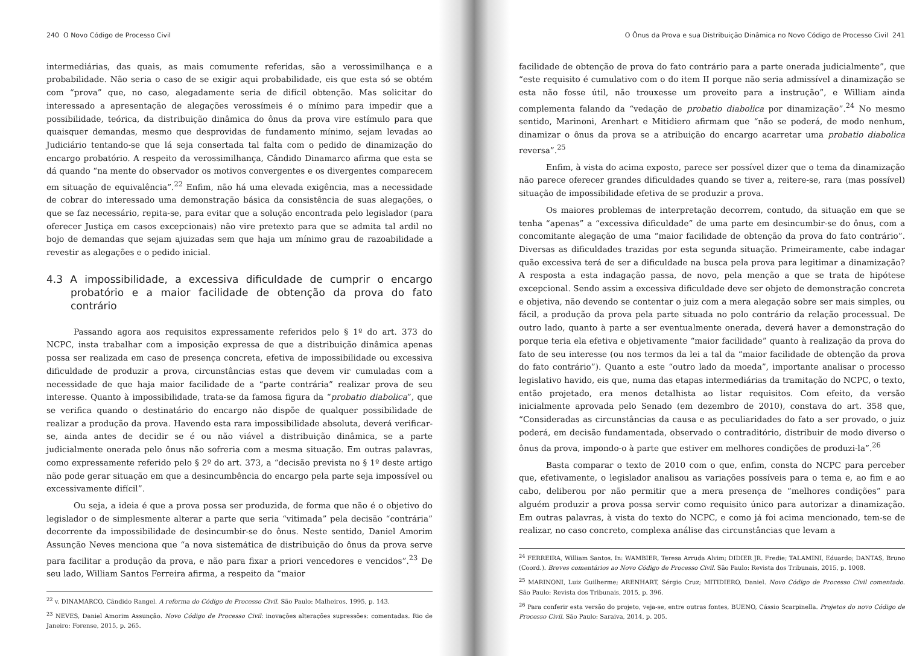240 O Novo Código de Processo Civil
intermediárias, das quais, as mais comumente referidas, são a verossimilhança e a probabilidade. Não seria o caso de se exigir aqui probabilidade, eis que esta só se obtém com “prova” que, no caso, alegadamente seria de difícil obtenção. Mas solicitar do interessado a apresentação de alegações verossímeis é o mínimo para impedir que a possibilidade, teórica, da distribuição dinâmica do ônus da prova vire estímulo para que quaisquer demandas, mesmo que desprovidas de fundamento mínimo, sejam levadas ao Judiciário tentando-se que lá seja consertada tal falta com o pedido de dinamização do encargo probatório. A respeito da verossimilhança, Cândido Dinamarco afirma que esta se dá quando “na mente do observador os motivos convergentes e os divergentes comparecem em situação de equivalência”.<sup>22</sup> Enfim, não há uma elevada exigência, mas a necessidade de cobrar do interessado uma demonstração básica da consistência de suas alegações, o que se faz necessário, repita-se, para evitar que a solução encontrada pelo legislador (para oferecer Justiça em casos excepcionais) não vire pretexto para que se admita tal ardil no bojo de demandas que sejam ajuizadas sem que haja um mínimo grau de razoabilidade a revestir as alegações e o pedido inicial.
4.3 A impossibilidade, a excessiva dificuldade de cumprir o encargo probatório e a maior facilidade de obtenção da prova do fato contrário
Passando agora aos requisitos expressamente referidos pelo § 1º do art. 373 do NCPC, insta trabalhar com a imposição expressa de que a distribuição dinâmica apenas possa ser realizada em caso de presença concreta, efetiva de impossibilidade ou excessiva dificuldade de produzir a prova, circunstâncias estas que devem vir cumuladas com a necessidade de que haja maior facilidade de a “parte contrária” realizar prova de seu interesse. Quanto à impossibilidade, trata-se da famosa figura da “probatio diabolica”, que se verifica quando o destinatário do encargo não dispõe de qualquer possibilidade de realizar a produção da prova. Havendo esta rara impossibilidade absoluta, deverá verificar-se, ainda antes de decidir se é ou não viável a distribuição dinâmica, se a parte judicialmente onerada pelo ônus não sofreria com a mesma situação. Em outras palavras, como expressamente referido pelo § 2º do art. 373, a “decisão prevista no § 1º deste artigo não pode gerar situação em que a desincumbência do encargo pela parte seja impossível ou excessivamente difícil”.
Ou seja, a ideia é que a prova possa ser produzida, de forma que não é o objetivo do legislador o de simplesmente alterar a parte que seria “vitimada” pela decisão “contrária” decorrente da impossibilidade de desincumbir-se do ônus. Neste sentido, Daniel Amorim Assunção Neves menciona que “a nova sistemática de distribuição do ônus da prova serve para facilitar a produção da prova, e não para fixar a priori vencedores e vencidos”.<sup>23</sup> De seu lado, William Santos Ferreira afirma, a respeito da “maior
<sup>22</sup> v. DINAMARCO, Cândido Rangel. A reforma do Código de Processo Civil. São Paulo: Malheiros, 1995, p. 143.
<sup>23</sup> NEVES, Daniel Amorim Assunção. Novo Código de Processo Civil: inovações alterações supressões: comentadas. Rio de Janeiro: Forense, 2015, p. 265.
O Ônus da Prova e sua Distribuição Dinâmica no Novo Código de Processo Civil 241
facilidade de obtenção de prova do fato contrário para a parte onerada judicialmente”, que “este requisito é cumulativo com o do item II porque não seria admissível a dinamização se esta não fosse útil, não trouxesse um proveito para a instrução”, e William ainda complementa falando da “vedação de probatio diabolica por dinamização”.<sup>24</sup> No mesmo sentido, Marinoni, Arenhart e Mitidiero afirmam que “não se poderá, de modo nenhum, dinamizar o ônus da prova se a atribuição do encargo acarretar uma probatio diabolica reversa”.<sup>25</sup>
Enfim, à vista do acima exposto, parece ser possível dizer que o tema da dinamização não parece oferecer grandes dificuldades quando se tiver a, reitere-se, rara (mas possível) situação de impossibilidade efetiva de se produzir a prova.
Os maiores problemas de interpretação decorrem, contudo, da situação em que se tenha “apenas” a “excessiva dificuldade” de uma parte em desincumbir-se do ônus, com a concomitante alegação de uma “maior facilidade de obtenção da prova do fato contrário”. Diversas as dificuldades trazidas por esta segunda situação. Primeiramente, cabe indagar quão excessiva terá de ser a dificuldade na busca pela prova para legitimar a dinamização? A resposta a esta indagação passa, de novo, pela menção a que se trata de hipótese excepcional. Sendo assim a excessiva dificuldade deve ser objeto de demonstração concreta e objetiva, não devendo se contentar o juiz com a mera alegação sobre ser mais simples, ou fácil, a produção da prova pela parte situada no polo contrário da relação processual. De outro lado, quanto à parte a ser eventualmente onerada, deverá haver a demonstração do porque teria ela efetiva e objetivamente “maior facilidade” quanto à realização da prova do fato de seu interesse (ou nos termos da lei a tal da “maior facilidade de obtenção da prova do fato contrário”). Quanto a este “outro lado da moeda”, importante analisar o processo legislativo havido, eis que, numa das etapas intermediárias da tramitação do NCPC, o texto, então projetado, era menos detalhista ao listar requisitos. Com efeito, da versão inicialmente aprovada pelo Senado (em dezembro de 2010), constava do art. 358 que, “Consideradas as circunstâncias da causa e as peculiaridades do fato a ser provado, o juiz poderá, em decisão fundamentada, observado o contraditório, distribuir de modo diverso o ônus da prova, impondo-o à parte que estiver em melhores condições de produzi-la”.<sup>26</sup>
Basta comparar o texto de 2010 com o que, enfim, consta do NCPC para perceber que, efetivamente, o legislador analisou as variações possíveis para o tema e, ao fim e ao cabo, deliberou por não permitir que a mera presença de “melhores condições” para alguém produzir a prova possa servir como requisito único para autorizar a dinamização. Em outras palavras, à vista do texto do NCPC, e como já foi acima mencionado, tem-se de realizar, no caso concreto, complexa análise das circunstâncias que levam a
<sup>24</sup> FERREIRA, William Santos. In: WAMBIER, Teresa Arruda Alvim; DIDIER JR. Fredie; TALAMINI, Eduardo; DANTAS, Bruno (Coord.). Breves comentários ao Novo Código de Processo Civil. São Paulo: Revista dos Tribunais, 2015, p. 1008.
<sup>25</sup> MARINONI, Luiz Guilherme; ARENHART, Sérgio Cruz; MITIDIERO, Daniel. Novo Código de Processo Civil comentado. São Paulo: Revista dos Tribunais, 2015, p. 396.
<sup>26</sup> Para conferir esta versão do projeto, veja-se, entre outras fontes, BUENO, Cássio Scarpinella. Projetos do novo Código de Processo Civil. São Paulo: Saraiva, 2014, p. 205.